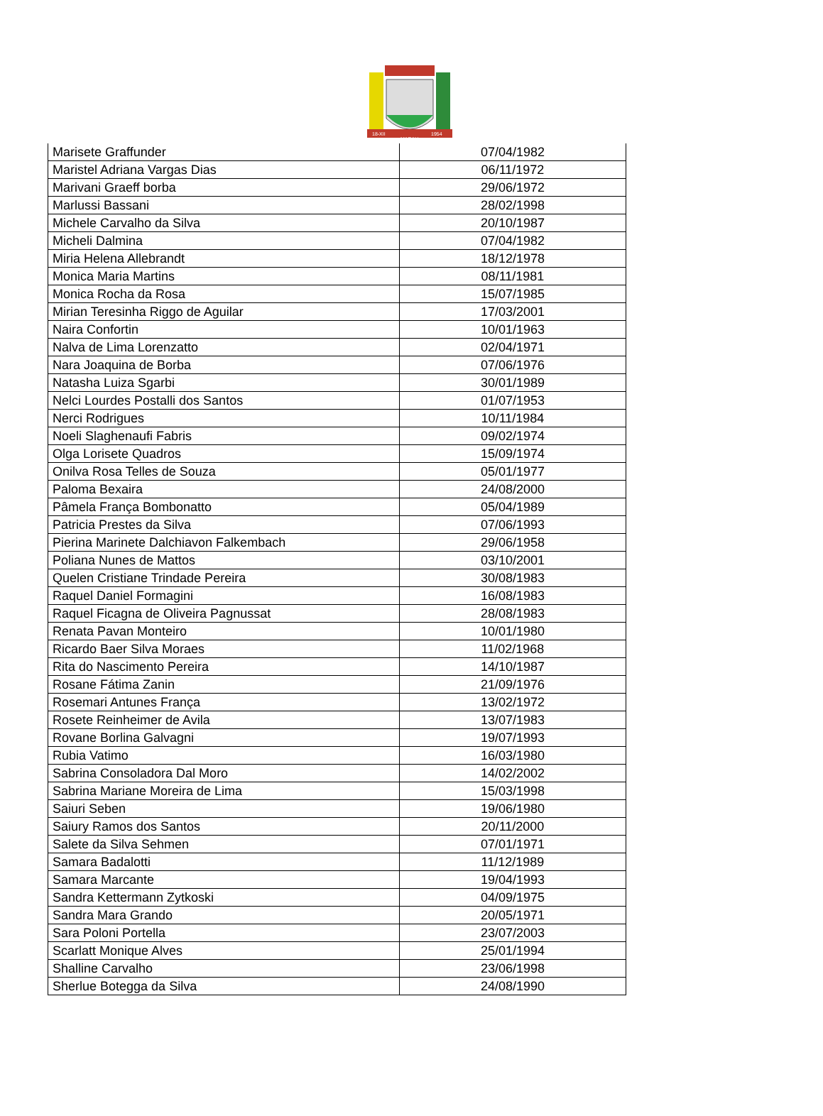18-XII
MARAU
1954
| Marisete Graffunder | 07/04/1982 |
| Maristel Adriana Vargas Dias | 06/11/1972 |
| Marivani Graeff borba | 29/06/1972 |
| Marlussi Bassani | 28/02/1998 |
| Michele Carvalho da Silva | 20/10/1987 |
| Micheli Dalmina | 07/04/1982 |
| Miria Helena Allebrandt | 18/12/1978 |
| Monica Maria Martins | 08/11/1981 |
| Monica Rocha da Rosa | 15/07/1985 |
| Mirian Teresinha Riggo de Aguilar | 17/03/2001 |
| Naira Confortin | 10/01/1963 |
| Nalva de Lima Lorenzatto | 02/04/1971 |
| Nara Joaquina de Borba | 07/06/1976 |
| Natasha Luiza Sgarbi | 30/01/1989 |
| Nelci Lourdes Postalli dos Santos | 01/07/1953 |
| Nerci Rodrigues | 10/11/1984 |
| Noeli Slaghenaufi Fabris | 09/02/1974 |
| Olga Lorisete Quadros | 15/09/1974 |
| Onilva Rosa Telles de Souza | 05/01/1977 |
| Paloma Bexaira | 24/08/2000 |
| Pâmela França Bombonatto | 05/04/1989 |
| Patricia Prestes da Silva | 07/06/1993 |
| Pierina Marinete Dalchiavon Falkembach | 29/06/1958 |
| Poliana Nunes de Mattos | 03/10/2001 |
| Quelen Cristiane Trindade Pereira | 30/08/1983 |
| Raquel Daniel Formagini | 16/08/1983 |
| Raquel Ficagna de Oliveira Pagnussat | 28/08/1983 |
| Renata Pavan Monteiro | 10/01/1980 |
| Ricardo Baer Silva Moraes | 11/02/1968 |
| Rita do Nascimento Pereira | 14/10/1987 |
| Rosane Fátima Zanin | 21/09/1976 |
| Rosemari Antunes França | 13/02/1972 |
| Rosete Reinheimer de Avila | 13/07/1983 |
| Rovane Borlina Galvagni | 19/07/1993 |
| Rubia Vatimo | 16/03/1980 |
| Sabrina Consoladora Dal Moro | 14/02/2002 |
| Sabrina Mariane Moreira de Lima | 15/03/1998 |
| Saiuri Seben | 19/06/1980 |
| Saiury Ramos dos Santos | 20/11/2000 |
| Salete da Silva Sehmen | 07/01/1971 |
| Samara Badalotti | 11/12/1989 |
| Samara Marcante | 19/04/1993 |
| Sandra Kettermann Zytkoski | 04/09/1975 |
| Sandra Mara Grando | 20/05/1971 |
| Sara Poloni Portella | 23/07/2003 |
| Scarlatt Monique Alves | 25/01/1994 |
| Shalline Carvalho | 23/06/1998 |
| Sherlue Botegga da Silva | 24/08/1990 |